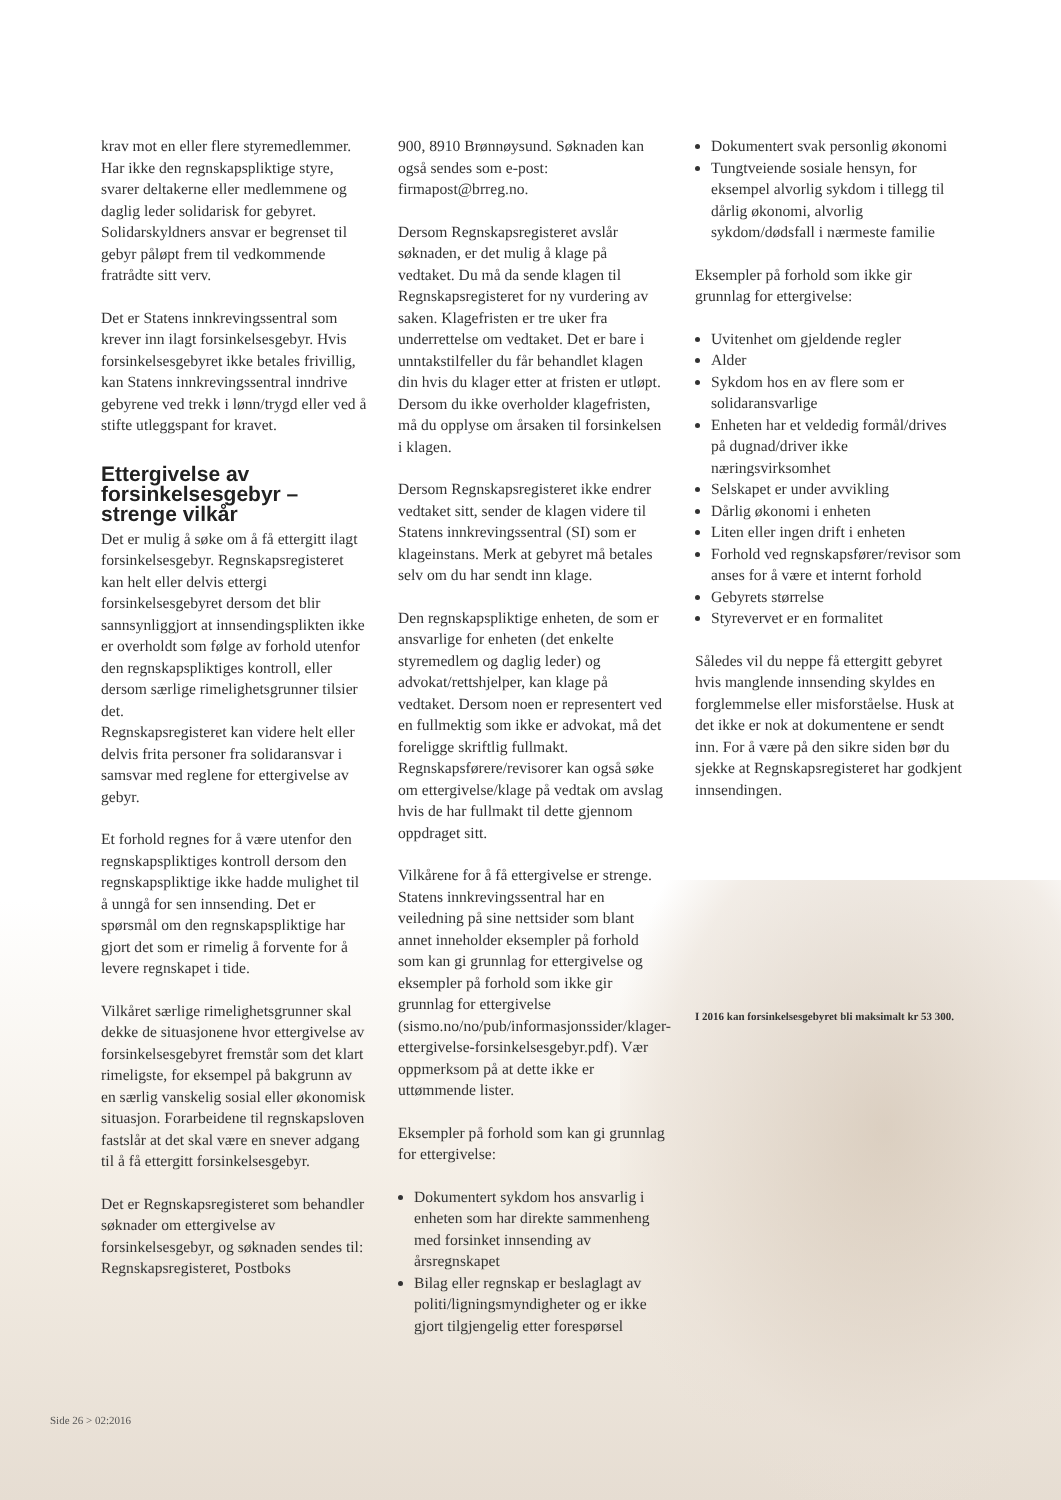krav mot en eller flere styremedlemmer. Har ikke den regnskapspliktige styre, svarer deltakerne eller medlemmene og daglig leder solidarisk for gebyret. Solidarskyldners ansvar er begrenset til gebyr påløpt frem til vedkommende fratrådte sitt verv.
Det er Statens innkrevingssentral som krever inn ilagt forsinkelsesgebyr. Hvis forsinkelsesgebyret ikke betales frivillig, kan Statens innkrevingssentral inndrive gebyrene ved trekk i lønn/trygd eller ved å stifte utleggspant for kravet.
Ettergivelse av forsinkelsesgebyr – strenge vilkår
Det er mulig å søke om å få ettergitt ilagt forsinkelsesgebyr. Regnskapsregisteret kan helt eller delvis ettergi forsinkelsesgebyret dersom det blir sannsynliggjort at innsendingsplikten ikke er overholdt som følge av forhold utenfor den regnskapspliktiges kontroll, eller dersom særlige rimelighetsgrunner tilsier det.
Regnskapsregisteret kan videre helt eller delvis frita personer fra solidaransvar i samsvar med reglene for ettergivelse av gebyr.
Et forhold regnes for å være utenfor den regnskapspliktiges kontroll dersom den regnskapspliktige ikke hadde mulighet til å unngå for sen innsending. Det er spørsmål om den regnskapspliktige har gjort det som er rimelig å forvente for å levere regnskapet i tide.
Vilkåret særlige rimelighetsgrunner skal dekke de situasjonene hvor ettergivelse av forsinkelsesgebyret fremstår som det klart rimeligste, for eksempel på bakgrunn av en særlig vanskelig sosial eller økonomisk situasjon. Forarbeidene til regnskapsloven fastslår at det skal være en snever adgang til å få ettergitt forsinkelsesgebyr.
Det er Regnskapsregisteret som behandler søknader om ettergivelse av forsinkelsesgebyr, og søknaden sendes til: Regnskapsregisteret, Postboks
900, 8910 Brønnøysund. Søknaden kan også sendes som e-post: firmapost@brreg.no.
Dersom Regnskapsregisteret avslår søknaden, er det mulig å klage på vedtaket. Du må da sende klagen til Regnskapsregisteret for ny vurdering av saken. Klagefristen er tre uker fra underrettelse om vedtaket. Det er bare i unntakstilfeller du får behandlet klagen din hvis du klager etter at fristen er utløpt. Dersom du ikke overholder klagefristen, må du opplyse om årsaken til forsinkelsen i klagen.
Dersom Regnskapsregisteret ikke endrer vedtaket sitt, sender de klagen videre til Statens innkrevingssentral (SI) som er klageinstans. Merk at gebyret må betales selv om du har sendt inn klage.
Den regnskapspliktige enheten, de som er ansvarlige for enheten (det enkelte styremedlem og daglig leder) og advokat/rettshjelper, kan klage på vedtaket. Dersom noen er representert ved en fullmektig som ikke er advokat, må det foreligge skriftlig fullmakt. Regnskapsførere/revisorer kan også søke om ettergivelse/klage på vedtak om avslag hvis de har fullmakt til dette gjennom oppdraget sitt.
Vilkårene for å få ettergivelse er strenge. Statens innkrevingssentral har en veiledning på sine nettsider som blant annet inneholder eksempler på forhold som kan gi grunnlag for ettergivelse og eksempler på forhold som ikke gir grunnlag for ettergivelse (sismo.no/no/pub/informasjonssider/klager-ettergivelse-forsinkelsesgebyr.pdf). Vær oppmerksom på at dette ikke er uttømmende lister.
Eksempler på forhold som kan gi grunnlag for ettergivelse:
Dokumentert sykdom hos ansvarlig i enheten som har direkte sammenheng med forsinket innsending av årsregnskapet
Bilag eller regnskap er beslaglagt av politi/ligningsmyndigheter og er ikke gjort tilgjengelig etter forespørsel
Dokumentert svak personlig økonomi
Tungtveiende sosiale hensyn, for eksempel alvorlig sykdom i tillegg til dårlig økonomi, alvorlig sykdom/dødsfall i nærmeste familie
Eksempler på forhold som ikke gir grunnlag for ettergivelse:
Uvitenhet om gjeldende regler
Alder
Sykdom hos en av flere som er solidaransvarlige
Enheten har et veldedig formål/drives på dugnad/driver ikke næringsvirksomhet
Selskapet er under avvikling
Dårlig økonomi i enheten
Liten eller ingen drift i enheten
Forhold ved regnskapsfører/revisor som anses for å være et internt forhold
Gebyrets størrelse
Styrevervet er en formalitet
Således vil du neppe få ettergitt gebyret hvis manglende innsending skyldes en forglemmelse eller misforståelse. Husk at det ikke er nok at dokumentene er sendt inn. For å være på den sikre siden bør du sjekke at Regnskapsregisteret har godkjent innsendingen.
I 2016 kan forsinkelsesgebyret bli maksimalt kr 53 300.
Side 26 > 02:2016